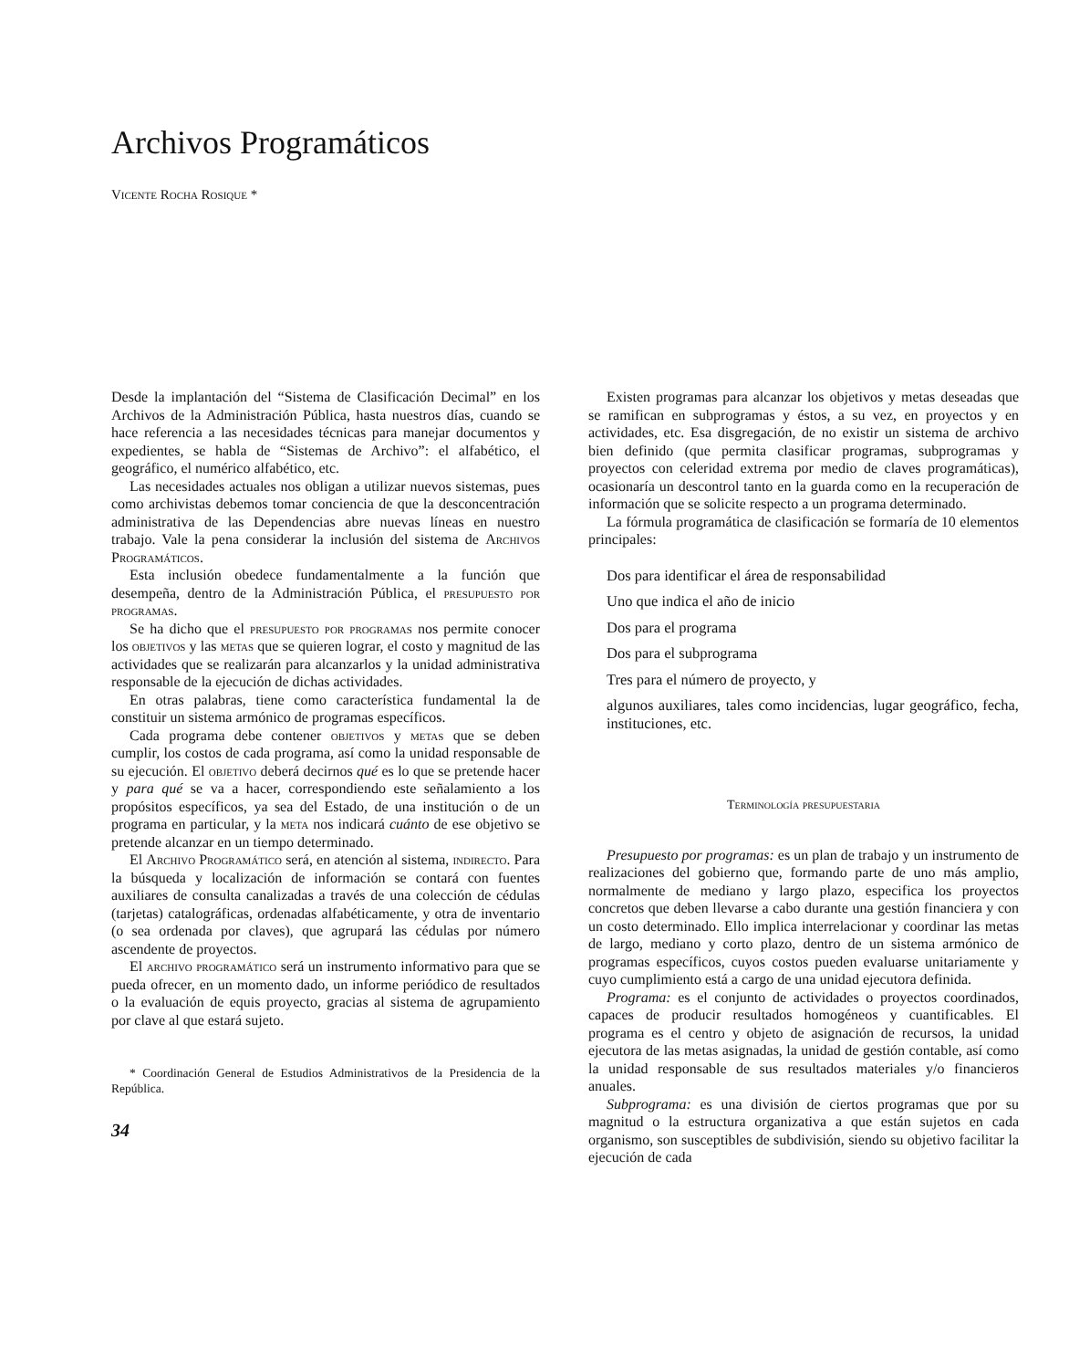Archivos Programáticos
Vicente Rocha Rosique *
Desde la implantación del “Sistema de Clasificación Decimal” en los Archivos de la Administración Pública, hasta nuestros días, cuando se hace referencia a las necesidades técnicas para manejar documentos y expedientes, se habla de “Sistemas de Archivo”: el alfabético, el geográfico, el numérico alfabético, etc.
Las necesidades actuales nos obligan a utilizar nuevos sistemas, pues como archivistas debemos tomar conciencia de que la desconcentración administrativa de las Dependencias abre nuevas líneas en nuestro trabajo. Vale la pena considerar la inclusión del sistema de Archivos Programáticos.
Esta inclusión obedece fundamentalmente a la función que desempeña, dentro de la Administración Pública, el presupuesto por programas.
Se ha dicho que el presupuesto por programas nos permite conocer los objetivos y las metas que se quieren lograr, el costo y magnitud de las actividades que se realizarán para alcanzarlos y la unidad administrativa responsable de la ejecución de dichas actividades.
En otras palabras, tiene como característica fundamental la de constituir un sistema armónico de programas específicos.
Cada programa debe contener objetivos y metas que se deben cumplir, los costos de cada programa, así como la unidad responsable de su ejecución. El objetivo deberá decirnos qué es lo que se pretende hacer y para qué se va a hacer, correspondiendo este señalamiento a los propósitos específicos, ya sea del Estado, de una institución o de un programa en particular, y la meta nos indicará cuánto de ese objetivo se pretende alcanzar en un tiempo determinado.
El Archivo Programático será, en atención al sistema, indirecto. Para la búsqueda y localización de información se contará con fuentes auxiliares de consulta canalizadas a través de una colección de cédulas (tarjetas) catalográficas, ordenadas alfabéticamente, y otra de inventario (o sea ordenada por claves), que agrupará las cédulas por número ascendente de proyectos.
El archivo programático será un instrumento informativo para que se pueda ofrecer, en un momento dado, un informe periódico de resultados o la evaluación de equis proyecto, gracias al sistema de agrupamiento por clave al que estará sujeto.
* Coordinación General de Estudios Administrativos de la Presidencia de la República.
34
Existen programas para alcanzar los objetivos y metas deseadas que se ramifican en subprogramas y éstos, a su vez, en proyectos y en actividades, etc. Esa disgregación, de no existir un sistema de archivo bien definido (que permita clasificar programas, subprogramas y proyectos con celeridad extrema por medio de claves programáticas), ocasionaría un descontrol tanto en la guarda como en la recuperación de información que se solicite respecto a un programa determinado.
La fórmula programática de clasificación se formaría de 10 elementos principales:
Dos para identificar el área de responsabilidad
Uno que indica el año de inicio
Dos para el programa
Dos para el subprograma
Tres para el número de proyecto, y
algunos auxiliares, tales como incidencias, lugar geográfico, fecha, instituciones, etc.
Terminología presupuestaria
Presupuesto por programas: es un plan de trabajo y un instrumento de realizaciones del gobierno que, formando parte de uno más amplio, normalmente de mediano y largo plazo, especifica los proyectos concretos que deben llevarse a cabo durante una gestión financiera y con un costo determinado. Ello implica interrelacionar y coordinar las metas de largo, mediano y corto plazo, dentro de un sistema armónico de programas específicos, cuyos costos pueden evaluarse unitariamente y cuyo cumplimiento está a cargo de una unidad ejecutora definida.
Programa: es el conjunto de actividades o proyectos coordinados, capaces de producir resultados homogéneos y cuantificables. El programa es el centro y objeto de asignación de recursos, la unidad ejecutora de las metas asignadas, la unidad de gestión contable, así como la unidad responsable de sus resultados materiales y/o financieros anuales.
Subprograma: es una división de ciertos programas que por su magnitud o la estructura organizativa a que están sujetos en cada organismo, son susceptibles de subdivisión, siendo su objetivo facilitar la ejecución de cada